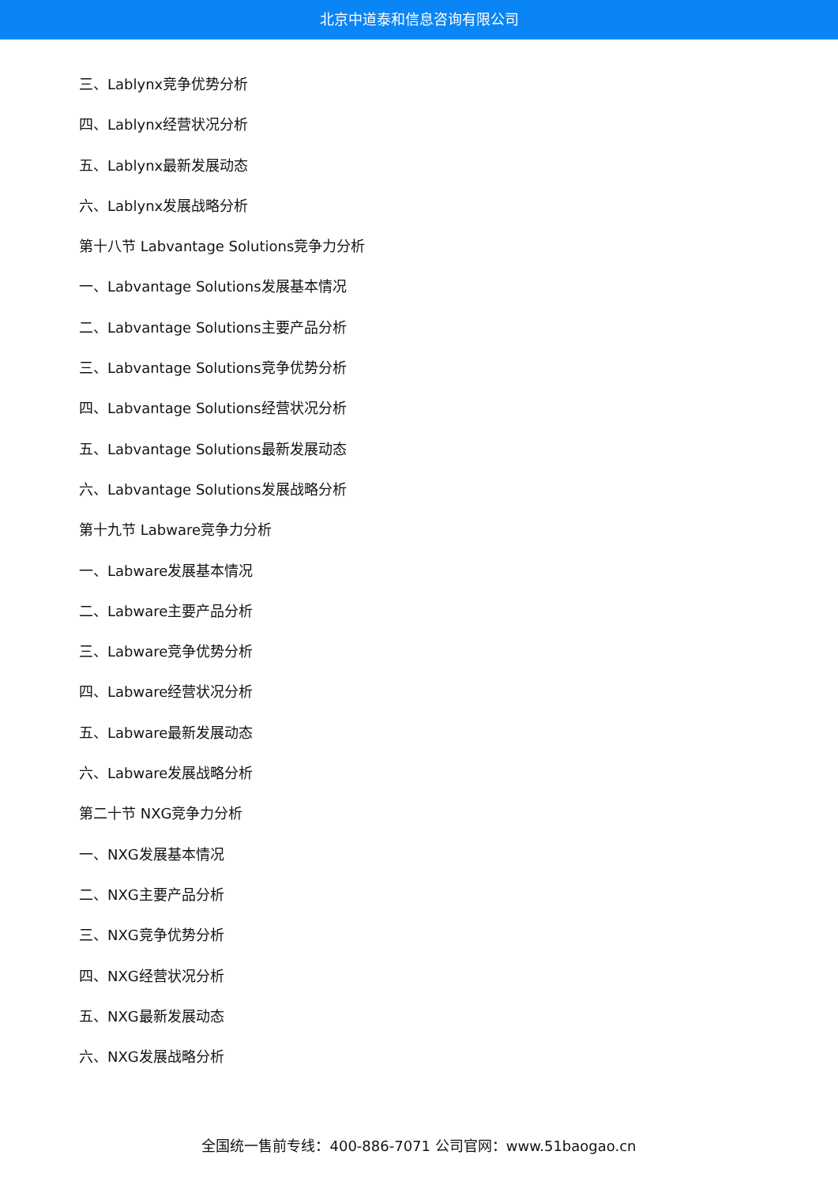北京中道泰和信息咨询有限公司
三、Lablynx竞争优势分析
四、Lablynx经营状况分析
五、Lablynx最新发展动态
六、Lablynx发展战略分析
第十八节 Labvantage Solutions竞争力分析
一、Labvantage Solutions发展基本情况
二、Labvantage Solutions主要产品分析
三、Labvantage Solutions竞争优势分析
四、Labvantage Solutions经营状况分析
五、Labvantage Solutions最新发展动态
六、Labvantage Solutions发展战略分析
第十九节 Labware竞争力分析
一、Labware发展基本情况
二、Labware主要产品分析
三、Labware竞争优势分析
四、Labware经营状况分析
五、Labware最新发展动态
六、Labware发展战略分析
第二十节 NXG竞争力分析
一、NXG发展基本情况
二、NXG主要产品分析
三、NXG竞争优势分析
四、NXG经营状况分析
五、NXG最新发展动态
六、NXG发展战略分析
全国统一售前专线：400-886-7071 公司官网：www.51baogao.cn